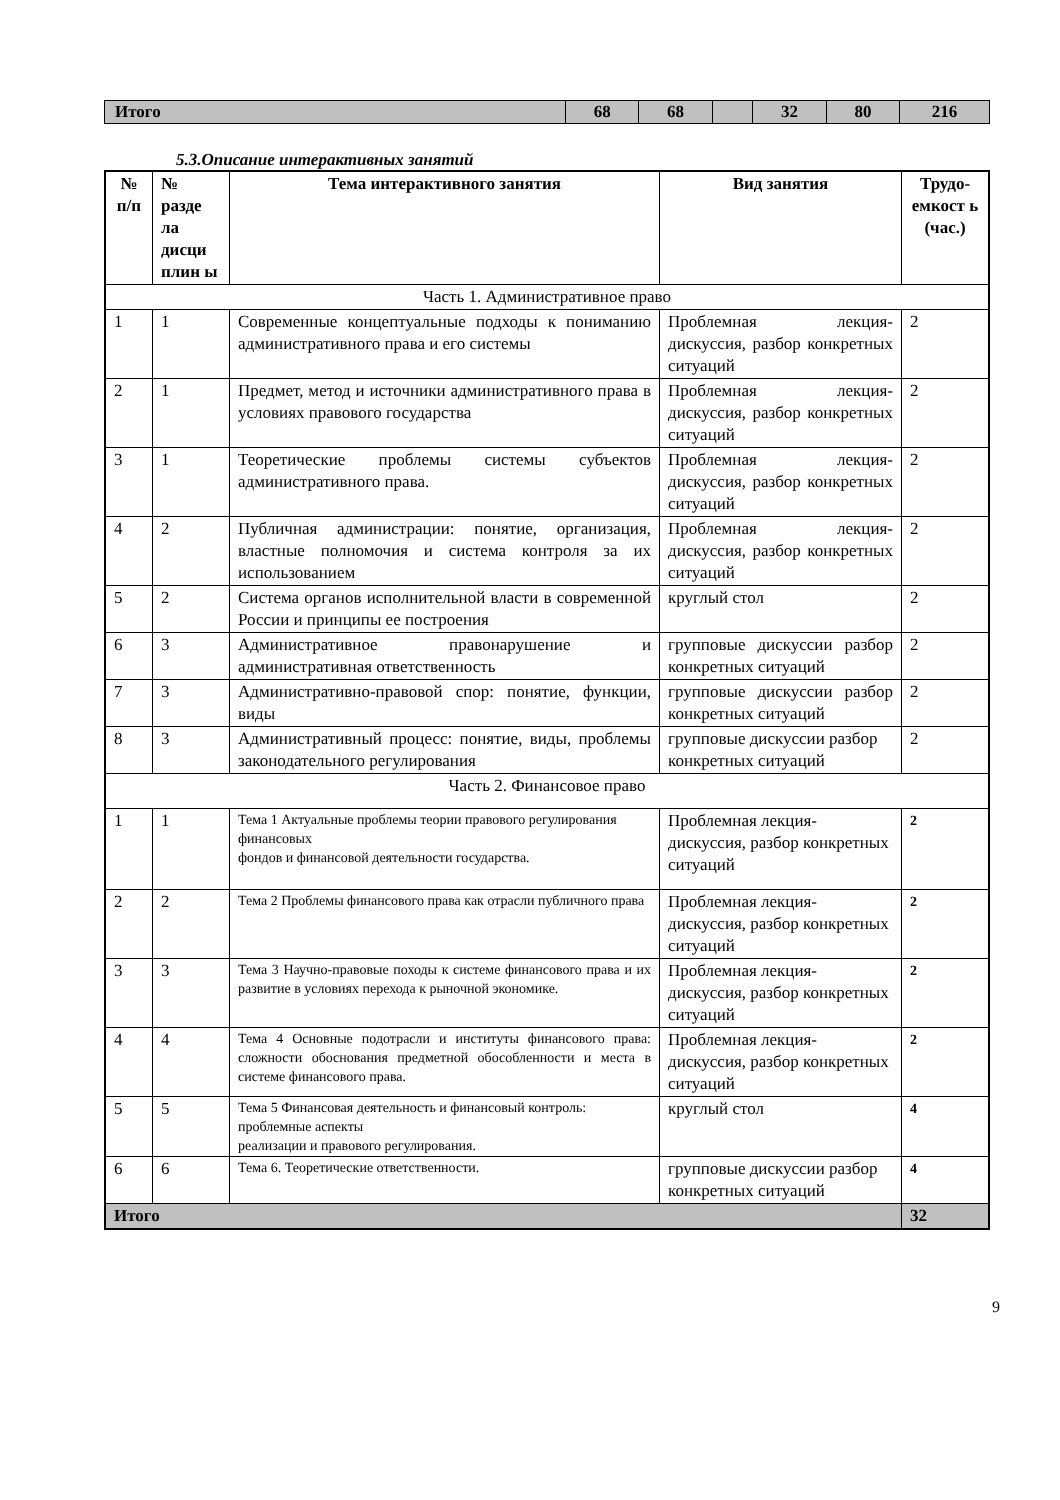| Итого | 68 | 68 | | 32 | 80 | 216 |
5.3.Описание интерактивных занятий
| № п/п | № разде ла дисци плин ы | Тема интерактивного занятия | Вид занятия | Трудо-емкост ь (час.) |
| --- | --- | --- | --- | --- |
| Часть 1. Административное право | | | | |
| 1 | 1 | Современные концептуальные подходы к пониманию административного права и его системы | Проблемная лекция-дискуссия, разбор конкретных ситуаций | 2 |
| 2 | 1 | Предмет, метод и источники административного права в условиях правового государства | Проблемная лекция-дискуссия, разбор конкретных ситуаций | 2 |
| 3 | 1 | Теоретические проблемы системы субъектов административного права. | Проблемная лекция-дискуссия, разбор конкретных ситуаций | 2 |
| 4 | 2 | Публичная администрации: понятие, организация, властные полномочия и система контроля за их использованием | Проблемная лекция-дискуссия, разбор конкретных ситуаций | 2 |
| 5 | 2 | Система органов исполнительной власти в современной России и принципы ее построения | круглый стол | 2 |
| 6 | 3 | Административное правонарушение и административная ответственность | групповые дискуссии разбор конкретных ситуаций | 2 |
| 7 | 3 | Административно-правовой спор: понятие, функции, виды | групповые дискуссии разбор конкретных ситуаций | 2 |
| 8 | 3 | Административный процесс: понятие, виды, проблемы законодательного регулирования | групповые дискуссии разбор конкретных ситуаций | 2 |
| Часть 2. Финансовое право | | | | |
| 1 | 1 | Тема 1 Актуальные проблемы теории правового регулирования финансовых фондов и финансовой деятельности государства. | Проблемная лекция-дискуссия, разбор конкретных ситуаций | 2 |
| 2 | 2 | Тема 2 Проблемы финансового права как отрасли публичного права | Проблемная лекция-дискуссия, разбор конкретных ситуаций | 2 |
| 3 | 3 | Тема 3 Научно-правовые походы к системе финансового права и их развитие в условиях перехода к рыночной экономике. | Проблемная лекция-дискуссия, разбор конкретных ситуаций | 2 |
| 4 | 4 | Тема 4 Основные подотрасли и институты финансового права: сложности обоснования предметной обособленности и места в системе финансового права. | Проблемная лекция-дискуссия, разбор конкретных ситуаций | 2 |
| 5 | 5 | Тема 5 Финансовая деятельность и финансовый контроль: проблемные аспекты реализации и правового регулирования. | круглый стол | 4 |
| 6 | 6 | Тема 6. Теоретические ответственности. | групповые дискуссии разбор конкретных ситуаций | 4 |
| Итого | | | | 32 |
9